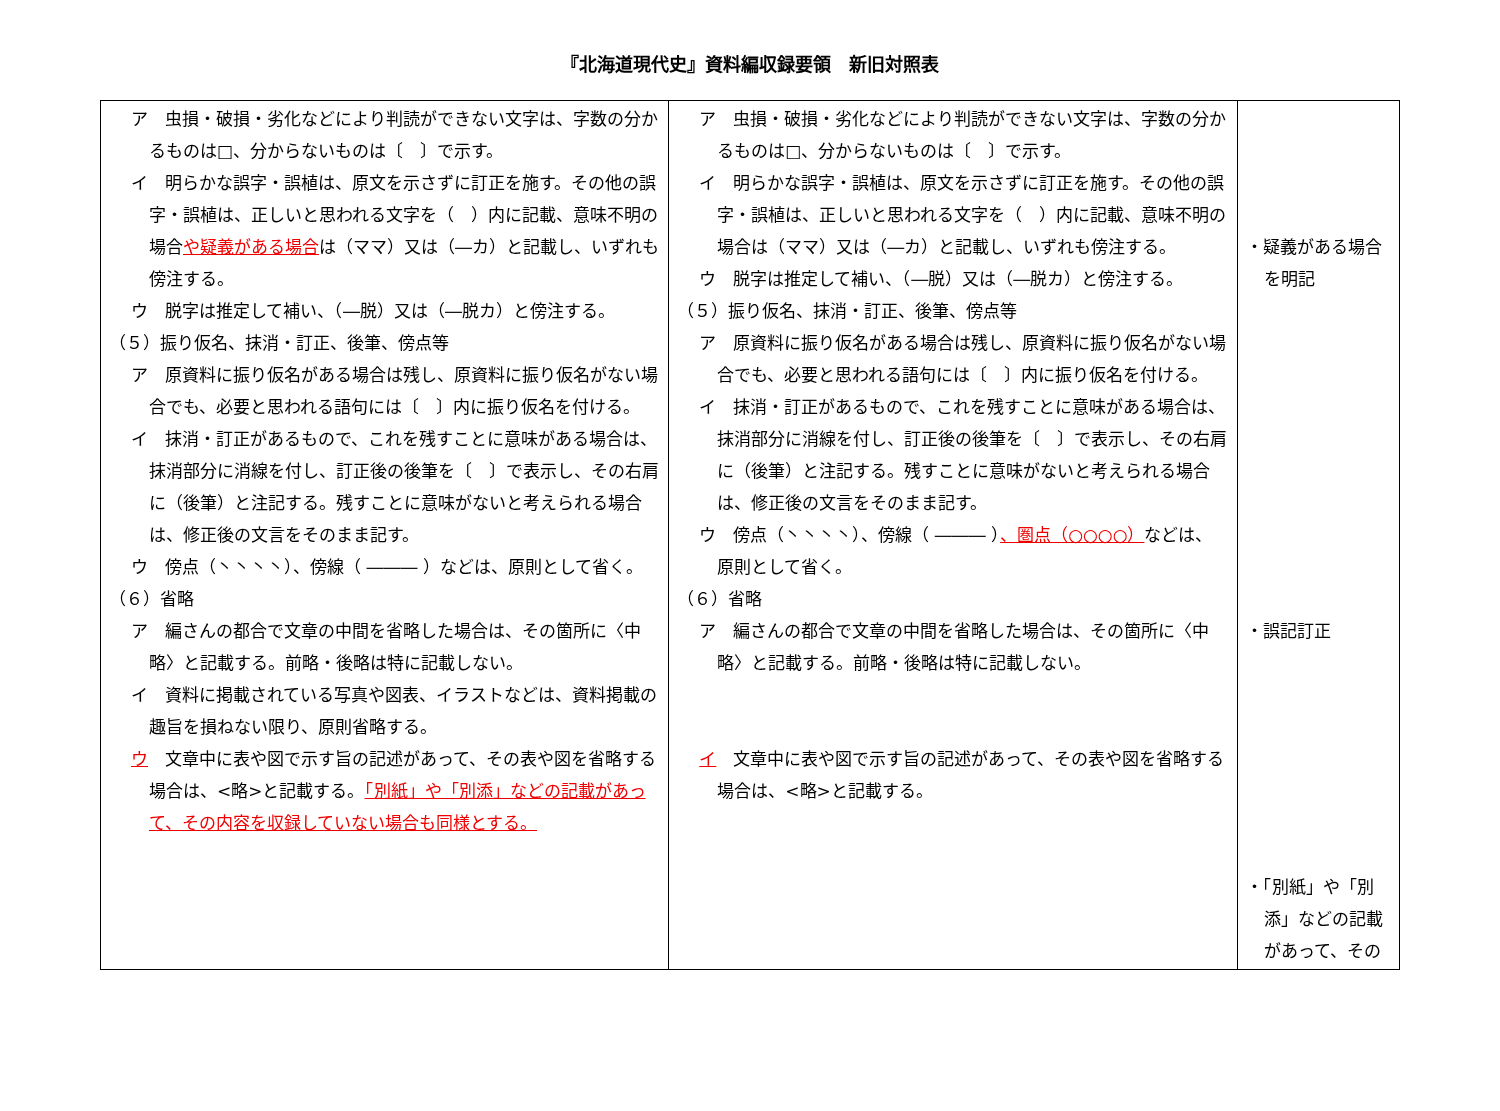『北海道現代史』資料編収録要領　新旧対照表
| ア 虫損・破損・劣化などにより判読ができない文字は、字数の分かるものは□、分からないものは〔 〕で示す。 イ 明らかな誤字・誤植は、原文を示さずに訂正を施す。その他の誤字・誤植は、正しいと思われる文字を（ ）内に記載、意味不明の場合 や疑義がある場合 は（ママ）又は（―カ）と記載し、いずれも傍注する。 ウ 脱字は推定して補い、（―脱）又は（―脱カ）と傍注する。 （５）振り仮名、抹消・訂正、後筆、傍点等 ア 原資料に振り仮名がある場合は残し、原資料に振り仮名がない場合でも、必要と思われる語句には〔 〕内に振り仮名を付ける。 イ 抹消・訂正があるもので、これを残すことに意味がある場合は、抹消部分に消線を付し、訂正後の後筆を〔 〕で表示し、その右肩に（後筆）と注記する。残すことに意味がないと考えられる場合は、修正後の文言をそのまま記す。 ウ 傍点（丶丶丶丶）、傍線（ ――― ）などは、原則として省く。 （６）省略 ア 編さんの都合で文章の中間を省略した場合は、その箇所に〈中略〉と記載する。前略・後略は特に記載しない。 イ 資料に掲載されている写真や図表、イラストなどは、資料掲載の趣旨を損ねない限り、原則省略する。 ウ 文章中に表や図で示す旨の記述があって、その表や図を省略する場合は、<略>と記載する。 「別紙」や「別添」などの記載があって、その内容を収録していない場合も同様とする。 | ア 虫損・破損・劣化などにより判読ができない文字は、字数の分かるものは□、分からないものは〔 〕で示す。 イ 明らかな誤字・誤植は、原文を示さずに訂正を施す。その他の誤字・誤植は、正しいと思われる文字を（ ）内に記載、意味不明の場合は（ママ）又は（―カ）と記載し、いずれも傍注する。 ウ 脱字は推定して補い、（―脱）又は（―脱カ）と傍注する。 （５）振り仮名、抹消・訂正、後筆、傍点等 ア 原資料に振り仮名がある場合は残し、原資料に振り仮名がない場合でも、必要と思われる語句には〔 〕内に振り仮名を付ける。 イ 抹消・訂正があるもので、これを残すことに意味がある場合は、抹消部分に消線を付し、訂正後の後筆を〔 〕で表示し、その右肩に（後筆）と注記する。残すことに意味がないと考えられる場合は、修正後の文言をそのまま記す。 ウ 傍点（丶丶丶丶）、傍線（ ――― ） 、圏点（○○○○） などは、原則として省く。 （６）省略 ア 編さんの都合で文章の中間を省略した場合は、その箇所に〈中略〉と記載する。前略・後略は特に記載しない。 イ 文章中に表や図で示す旨の記述があって、その表や図を省略する場合は、<略>と記載する。 | ・疑義がある場合を明記 ・誤記訂正 ・「別紙」や「別添」などの記載があって、その |